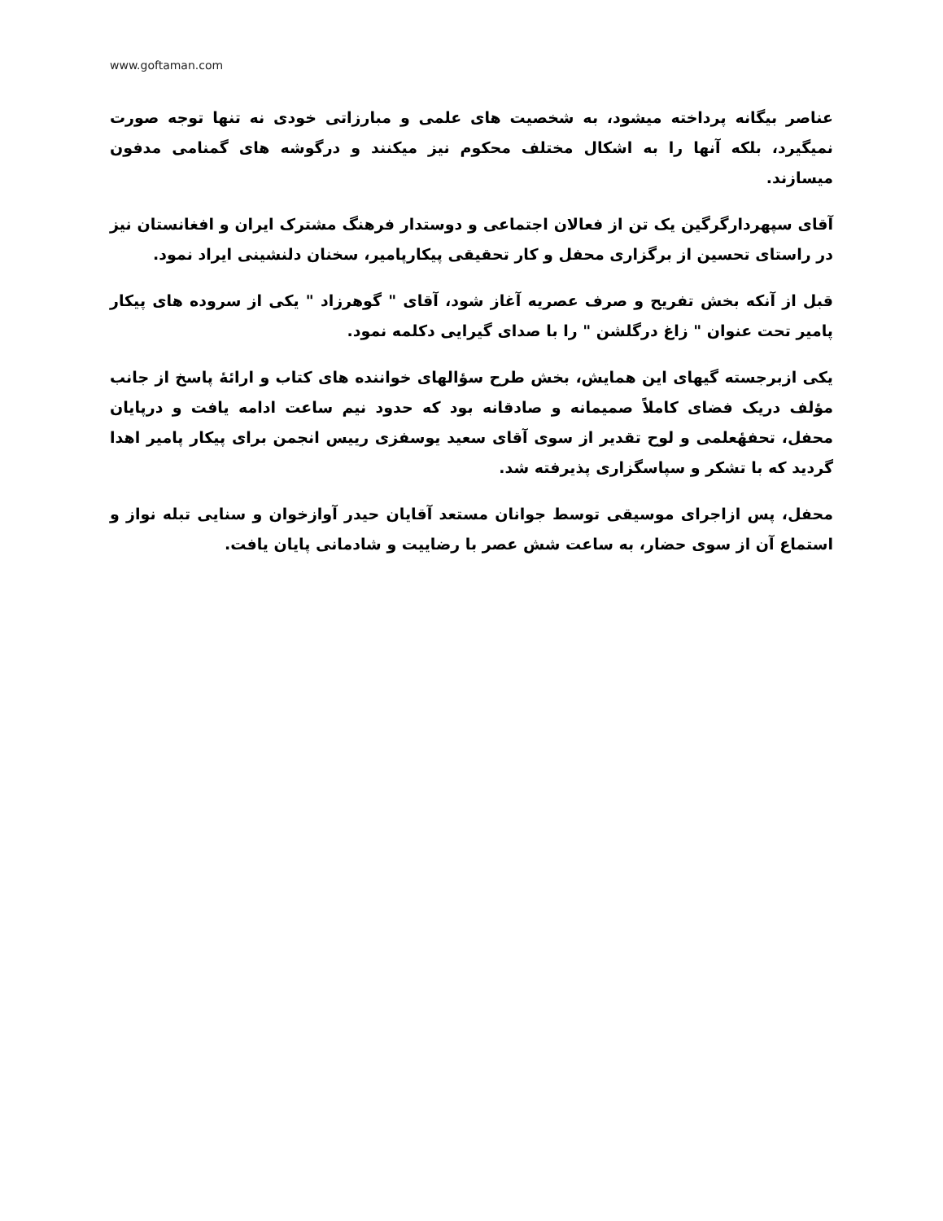www.goftaman.com
عناصر بیگانه پرداخته میشود، به شخصیت های علمی و مبارزاتی خودی نه تنها توجه صورت نمیگیرد، بلکه آنها را به اشکال مختلف محکوم نیز میکنند و درگوشه های گمنامی مدفون میسازند.
آقای سپهردارگرگین یک تن از فعالان اجتماعی و دوستدار فرهنگ مشترک ایران و افغانستان نیز در راستای تحسین از برگزاری محفل و کار تحقیقی پیکارپامیر، سخنان دلنشینی ایراد نمود.
قبل از آنکه بخش تفریح و صرف عصریه آغاز شود، آقای " گوهرزاد " یکی از سروده های پیکار پامیر تحت عنوان " زاغ درگلشن " را با صدای گیرایی دکلمه نمود.
یکی ازبرجسته گیهای این همایش، بخش طرح سؤالهای خواننده های کتاب و ارائهٔ پاسخ از جانب مؤلف دریک فضای کاملاً صمیمانه و صادقانه بود که حدود نیم ساعت ادامه یافت و درپایان محفل، تحفهٔعلمی و لوح تقدیر از سوی آقای سعید یوسفزی رییس انجمن برای پیکار پامیر اهدا گردید که با تشکر و سپاسگزاری پذیرفته شد.
محفل، پس ازاجرای موسیقی توسط جوانان مستعد آقایان حیدر آوازخوان و سنایی تبله نواز و استماع آن از سوی حضار، به ساعت شش عصر با رضاییت و شادمانی پایان یافت.